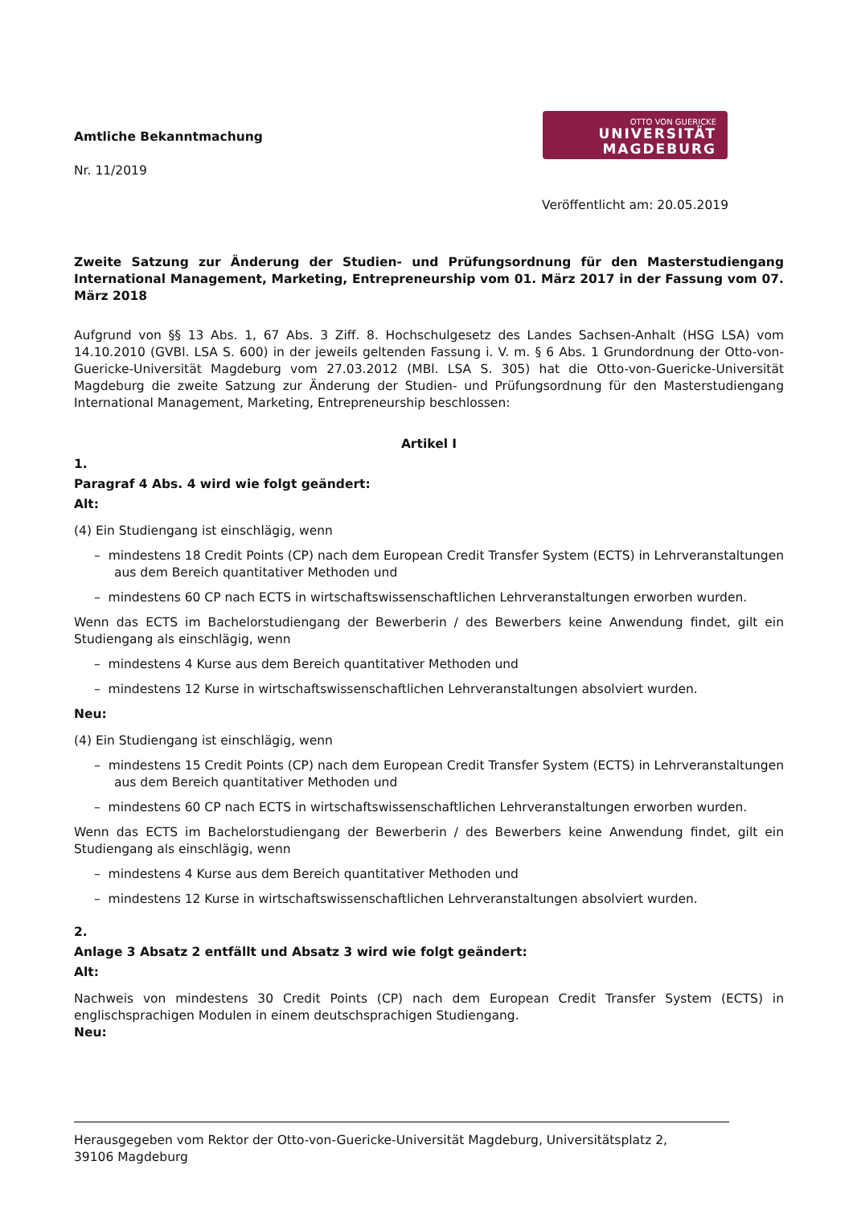Amtliche Bekanntmachung
Nr. 11/2019
OTTO VON GUERICKE
UNIVERSITÄT
MAGDEBURG
Veröffentlicht am: 20.05.2019
Zweite Satzung zur Änderung der Studien- und Prüfungsordnung für den Masterstudiengang International Management, Marketing, Entrepreneurship vom 01. März 2017 in der Fassung vom 07. März 2018
Aufgrund von §§ 13 Abs. 1, 67 Abs. 3 Ziff. 8. Hochschulgesetz des Landes Sachsen-Anhalt (HSG LSA) vom 14.10.2010 (GVBl. LSA S. 600) in der jeweils geltenden Fassung i. V. m. § 6 Abs. 1 Grundordnung der Otto-von-Guericke-Universität Magdeburg vom 27.03.2012 (MBl. LSA S. 305) hat die Otto-von-Guericke-Universität Magdeburg die zweite Satzung zur Änderung der Studien- und Prüfungsordnung für den Masterstudiengang International Management, Marketing, Entrepreneurship beschlossen:
Artikel I
1.
Paragraf 4 Abs. 4 wird wie folgt geändert:
Alt:
(4) Ein Studiengang ist einschlägig, wenn
– mindestens 18 Credit Points (CP) nach dem European Credit Transfer System (ECTS) in Lehrveranstaltungen aus dem Bereich quantitativer Methoden und
– mindestens 60 CP nach ECTS in wirtschaftswissenschaftlichen Lehrveranstaltungen erworben wurden.
Wenn das ECTS im Bachelorstudiengang der Bewerberin / des Bewerbers keine Anwendung findet, gilt ein Studiengang als einschlägig, wenn
– mindestens 4 Kurse aus dem Bereich quantitativer Methoden und
– mindestens 12 Kurse in wirtschaftswissenschaftlichen Lehrveranstaltungen absolviert wurden.
Neu:
(4) Ein Studiengang ist einschlägig, wenn
– mindestens 15 Credit Points (CP) nach dem European Credit Transfer System (ECTS) in Lehrveranstaltungen aus dem Bereich quantitativer Methoden und
– mindestens 60 CP nach ECTS in wirtschaftswissenschaftlichen Lehrveranstaltungen erworben wurden.
Wenn das ECTS im Bachelorstudiengang der Bewerberin / des Bewerbers keine Anwendung findet, gilt ein Studiengang als einschlägig, wenn
– mindestens 4 Kurse aus dem Bereich quantitativer Methoden und
– mindestens 12 Kurse in wirtschaftswissenschaftlichen Lehrveranstaltungen absolviert wurden.
2.
Anlage 3 Absatz 2 entfällt und Absatz 3 wird wie folgt geändert:
Alt:
Nachweis von mindestens 30 Credit Points (CP) nach dem European Credit Transfer System (ECTS) in englischsprachigen Modulen in einem deutschsprachigen Studiengang.
Neu:
Herausgegeben vom Rektor der Otto-von-Guericke-Universität Magdeburg, Universitätsplatz 2,
39106 Magdeburg